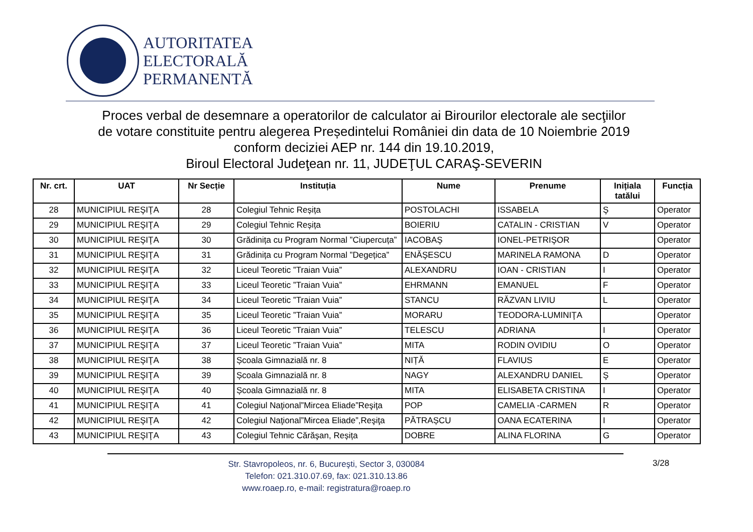AUTORITATEA
ELECTORALĂ
PERMANENTĂ
Proces verbal de desemnare a operatorilor de calculator ai Birourilor electorale ale secţiilor
de votare constituite pentru alegerea Președintelui României din data de 10 Noiembrie 2019
conform deciziei AEP nr. 144 din 19.10.2019,
Biroul Electoral Judeţean nr. 11, JUDEŢUL CARAŞ-SEVERIN
| Nr. crt. | UAT | Nr Secție | Instituția | Nume | Prenume | Inițiala tatălui | Funcția |
| --- | --- | --- | --- | --- | --- | --- | --- |
| 28 | MUNICIPIUL REŞIŢA | 28 | Colegiul Tehnic Reșița | POSTOLACHI | ISSABELA | Ş | Operator |
| 29 | MUNICIPIUL REŞIŢA | 29 | Colegiul Tehnic Reșița | BOIERIU | CATALIN - CRISTIAN | V | Operator |
| 30 | MUNICIPIUL REŞIŢA | 30 | Grădinița cu Program Normal ”Ciupercuța” | IACOBAŞ | IONEL-PETRIŞOR | | Operator |
| 31 | MUNICIPIUL REŞIŢA | 31 | Grădinița cu Program Normal ”Degețica” | ENĂŞESCU | MARINELA RAMONA | D | Operator |
| 32 | MUNICIPIUL REŞIŢA | 32 | Liceul Teoretic ”Traian Vuia” | ALEXANDRU | IOAN - CRISTIAN | I | Operator |
| 33 | MUNICIPIUL REŞIŢA | 33 | Liceul Teoretic ”Traian Vuia” | EHRMANN | EMANUEL | F | Operator |
| 34 | MUNICIPIUL REŞIŢA | 34 | Liceul Teoretic ”Traian Vuia” | STANCU | RĂZVAN LIVIU | L | Operator |
| 35 | MUNICIPIUL REŞIŢA | 35 | Liceul Teoretic ”Traian Vuia” | MORARU | TEODORA-LUMINIŢA | | Operator |
| 36 | MUNICIPIUL REŞIŢA | 36 | Liceul Teoretic ”Traian Vuia” | TELESCU | ADRIANA | I | Operator |
| 37 | MUNICIPIUL REŞIŢA | 37 | Liceul Teoretic ”Traian Vuia” | MITA | RODIN OVIDIU | O | Operator |
| 38 | MUNICIPIUL REŞIŢA | 38 | Școala Gimnazială nr. 8 | NIȚĂ | FLAVIUS | E | Operator |
| 39 | MUNICIPIUL REŞIŢA | 39 | Școala Gimnazială nr. 8 | NAGY | ALEXANDRU DANIEL | Ş | Operator |
| 40 | MUNICIPIUL REŞIŢA | 40 | Școala Gimnazială nr. 8 | MITA | ELISABETA CRISTINA | I | Operator |
| 41 | MUNICIPIUL REŞIŢA | 41 | Colegiul Naţional”Mircea Eliade”Reşiţa | POP | CAMELIA -CARMEN | R | Operator |
| 42 | MUNICIPIUL REŞIŢA | 42 | Colegiul Naţional”Mircea Eliade”,Reşiţa | PĂTRAȘCU | OANA ECATERINA | I | Operator |
| 43 | MUNICIPIUL REŞIŢA | 43 | Colegiul Tehnic Cărăşan, Reșița | DOBRE | ALINA FLORINA | G | Operator |
Str. Stavropoleos, nr. 6, Bucureşti, Sector 3, 030084
Telefon: 021.310.07.69, fax: 021.310.13.86
www.roaep.ro, e-mail: registratura@roaep.ro
3/28